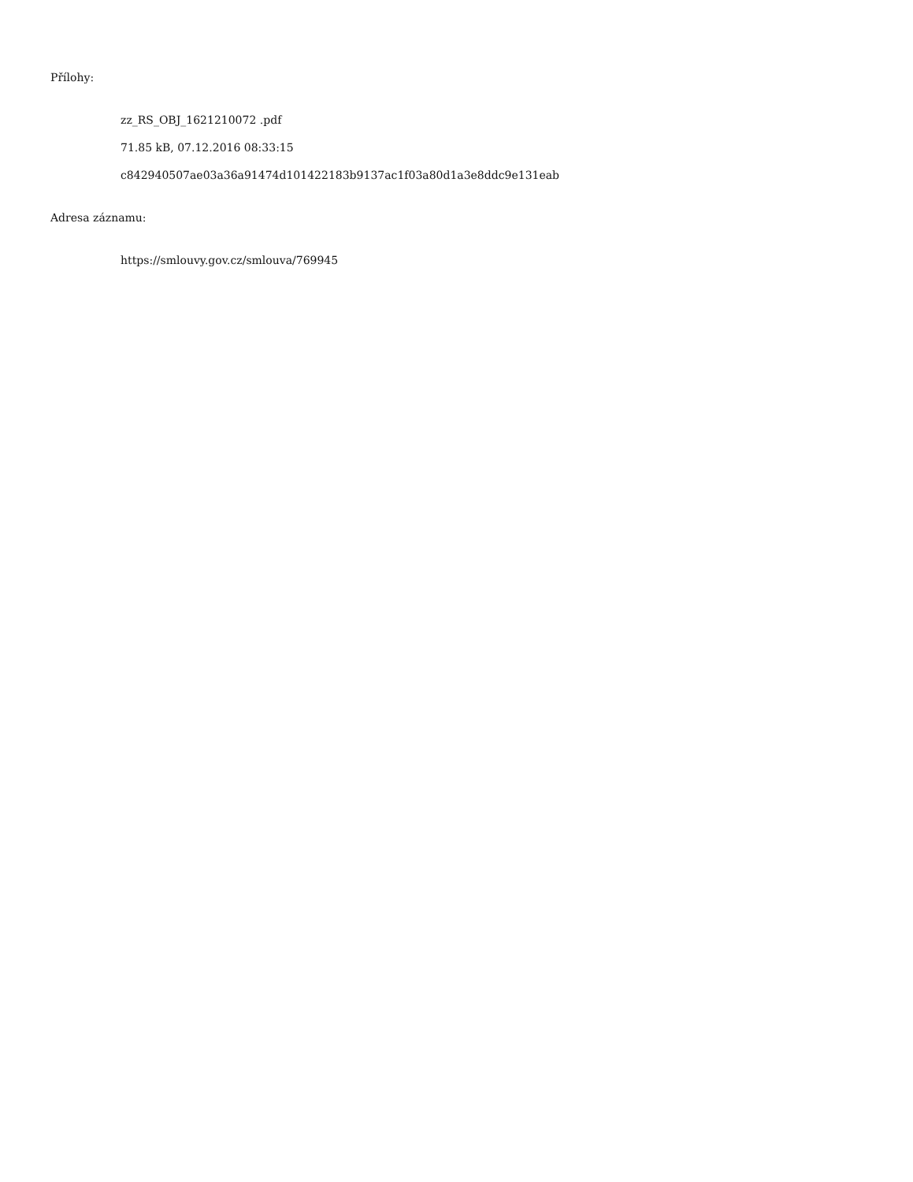Přílohy:
zz_RS_OBJ_1621210072 .pdf
71.85 kB, 07.12.2016 08:33:15
c842940507ae03a36a91474d101422183b9137ac1f03a80d1a3e8ddc9e131eab
Adresa záznamu:
https://smlouvy.gov.cz/smlouva/769945